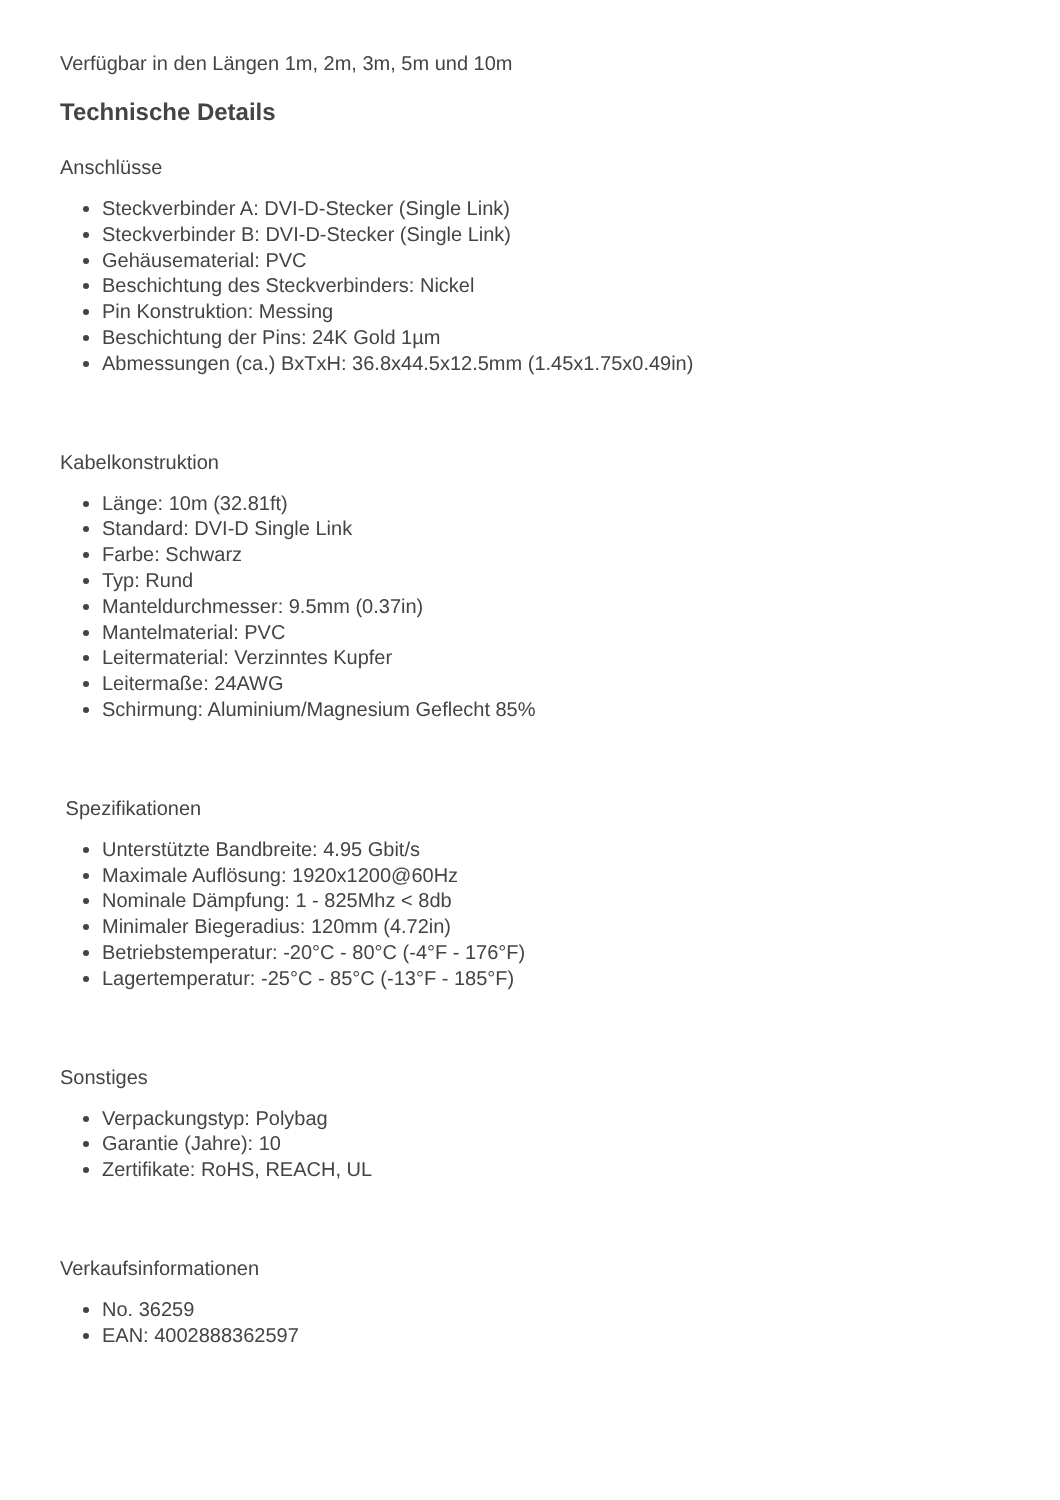Verfügbar in den Längen 1m, 2m, 3m, 5m und 10m
Technische Details
Anschlüsse
Steckverbinder A: DVI-D-Stecker (Single Link)
Steckverbinder B: DVI-D-Stecker (Single Link)
Gehäusematerial: PVC
Beschichtung des Steckverbinders: Nickel
Pin Konstruktion: Messing
Beschichtung der Pins: 24K Gold 1µm
Abmessungen (ca.) BxTxH: 36.8x44.5x12.5mm (1.45x1.75x0.49in)
Kabelkonstruktion
Länge: 10m (32.81ft)
Standard: DVI-D Single Link
Farbe: Schwarz
Typ: Rund
Manteldurchmesser: 9.5mm (0.37in)
Mantelmaterial: PVC
Leitermaterial: Verzinntes Kupfer
Leitermaße: 24AWG
Schirmung: Aluminium/Magnesium Geflecht 85%
Spezifikationen
Unterstützte Bandbreite: 4.95 Gbit/s
Maximale Auflösung: 1920x1200@60Hz
Nominale Dämpfung: 1 - 825Mhz < 8db
Minimaler Biegeradius: 120mm (4.72in)
Betriebstemperatur: -20°C - 80°C (-4°F - 176°F)
Lagertemperatur: -25°C - 85°C (-13°F - 185°F)
Sonstiges
Verpackungstyp: Polybag
Garantie (Jahre): 10
Zertifikate: RoHS, REACH, UL
Verkaufsinformationen
No. 36259
EAN: 4002888362597